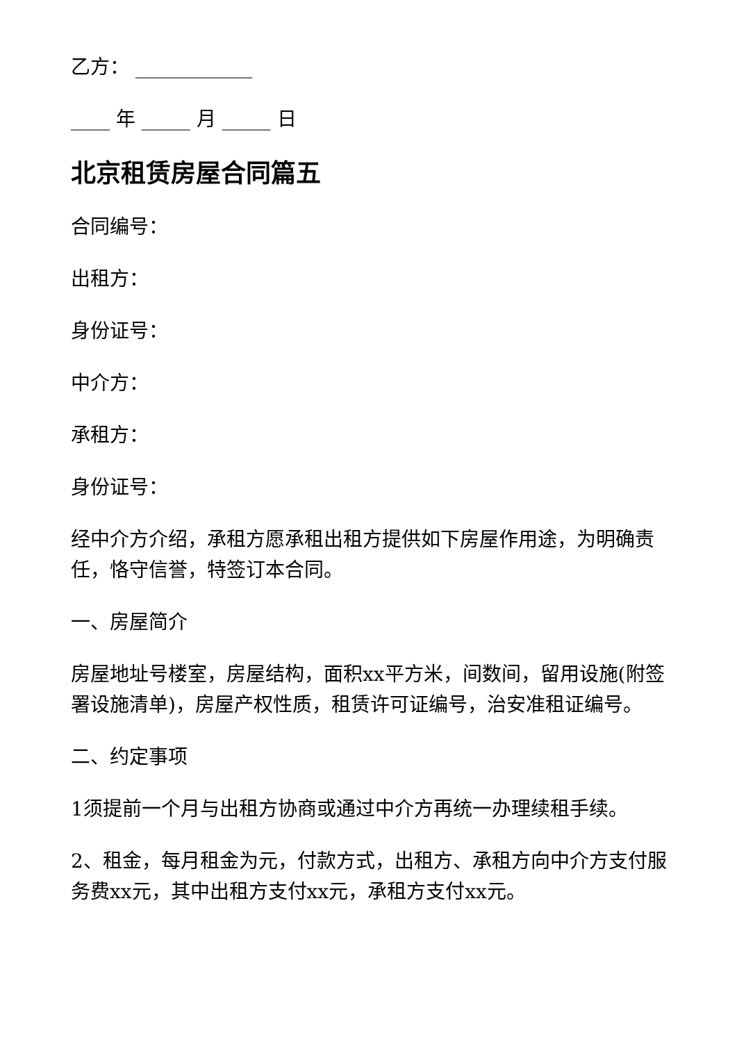乙方： ____________
____ 年 _____ 月 _____ 日
北京租赁房屋合同篇五
合同编号：
出租方：
身份证号：
中介方：
承租方：
身份证号：
经中介方介绍，承租方愿承租出租方提供如下房屋作用途，为明确责任，恪守信誉，特签订本合同。
一、房屋简介
房屋地址号楼室，房屋结构，面积xx平方米，间数间，留用设施(附签署设施清单)，房屋产权性质，租赁许可证编号，治安准租证编号。
二、约定事项
1须提前一个月与出租方协商或通过中介方再统一办理续租手续。
2、租金，每月租金为元，付款方式，出租方、承租方向中介方支付服务费xx元，其中出租方支付xx元，承租方支付xx元。